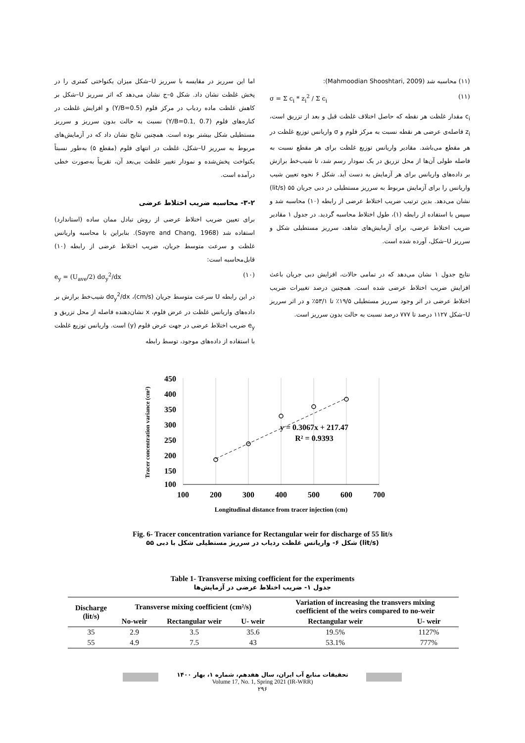اما این سرریز در مقایسه با سرریز U–شکل میزان یکنواختی کمتری را در پخش غلظت نشان داد. شکل ۵–ج نشان می‌دهد که اثر سرریز U–شکل بر کاهش غلظت ماده ردیاب در مرکز فلوم (Y/B=0.5) و افزایش غلظت در کناره‌های فلوم (Y/B=0.1, 0.7) نسبت به حالت بدون سرریز و سرریز مستطیلی شکل بیشتر بوده است. همچنین نتایج نشان داد که در آزمایش‌های مربوط به سرریز U–شکل، غلظت در انتهای فلوم (مقطع ۵) به‌طور نسبتاً یکنواخت پخش‌شده و نمودار تغییر غلظت بی‌بعد آن، تقریباً به‌صورت خطی درآمده است.
۳-۲- محاسبه ضریب اختلاط عرضی
برای تعیین ضریب اختلاط عرضی از روش تبادل ممان ساده (استاندارد) استفاده شد (Sayre and Chang, 1968). بنابراین با محاسبه واریانس غلظت و سرعت متوسط جریان، ضریب اختلاط عرضی از رابطه (۱۰) قابل‌محاسبه است:
e<sub>y</sub> = (U<sub>ave</sub>/2) dσ<sub>y</sub><sup>2</sup>/dx (۱۰)
در این رابطه U سرعت متوسط جریان (cm/s)، dσ<sub>y</sub><sup>2</sup>/dx شیب‌خط برازش بر داده‌های واریانس غلظت در عرض فلوم، x نشان‌دهنده فاصله از محل تزریق و e<sub>y</sub> ضریب اختلاط عرضی در جهت عرض فلوم (y) است. واریانس توزیع غلظت با استفاده از داده‌های موجود، توسط رابطه
(۱۱) محاسبه شد (Mahmoodian Shooshtari, 2009):
σ = Σ c<sub>i</sub> * z<sub>i</sub><sup>2</sup> / Σ c<sub>i</sub> (۱۱)
c<sub>i</sub> مقدار غلظت هر نقطه که حاصل اختلاف غلظت قبل و بعد از تزریق است، z<sub>i</sub> فاصله‌ی عرضی هر نقطه نسبت به مرکز فلوم و σ واریانس توزیع غلظت در هر مقطع می‌باشد. مقادیر واریانس توزیع غلظت برای هر مقطع نسبت به فاصله طولی آن‌ها از محل تزریق در یک نمودار رسم شد، تا شیب‌خط برازش بر داده‌های واریانس برای هر آزمایش به دست آید. شکل ۶ نحوه تعیین شیب واریانس را برای آزمایش مربوط به سرریز مستطیلی در دبی جریان ۵۵ (lit/s) نشان می‌دهد. بدین ترتیب ضریب اختلاط عرضی از رابطه (۱۰) محاسبه شد و سپس با استفاده از رابطه (۱)، طول اختلاط محاسبه گردید. در جدول ۱ مقادیر ضریب اختلاط عرضی، برای آزمایش‌های شاهد، سرریز مستطیلی شکل و سرریز U–شکل، آورده شده است.
نتایج جدول ۱ نشان می‌دهد که در تمامی حالات، افزایش دبی جریان باعث افزایش ضریب اختلاط عرضی شده است. همچنین درصد تغییرات ضریب اختلاط عرضی در اثر وجود سرریز مستطیلی ۱۹/۵٪ تا ۵۳/۱٪ و در اثر سرریز U–شکل ۱۱۲۷ درصد تا ۷۷۷ درصد نسبت به حالت بدون سرریز است.
450
400
350
300
250
200
150
100
100
200
300
400
500
600
700
y = 0.3067x + 217.47
R² = 0.9393
Tracer concentration variance (cm²)
Longitudinal distance from tracer injection (cm)
Fig. 6- Tracer concentration variance for Rectangular weir for discharge of 55 lit/s
شکل ۶- واریانس غلظت ردیاب در سرریز مستطیلی شکل با دبی ۵۵ (lit/s)
Table 1- Transverse mixing coefficient for the experiments
جدول ۱- ضریب اختلاط عرضی در آزمایش‌ها
| Discharge (lit/s) | Transverse mixing coefficient (cm²/s) | | | Variation of increasing the transvers mixing coefficient of the weirs compared to no-weir | |
| --- | --- | --- | --- | --- | --- |
| | No-weir | Rectangular weir | U- weir | Rectangular weir | U- weir |
| 35 | 2.9 | 3.5 | 35.6 | 19.5% | 1127% |
| 55 | 4.9 | 7.5 | 43 | 53.1% | 777% |
تحقیقات منابع آب ایران، سال هفدهم، شماره ۱، بهار ۱۴۰۰
Volume 17, No. 1, Spring 2021 (IR-WRR)
۲۹۶